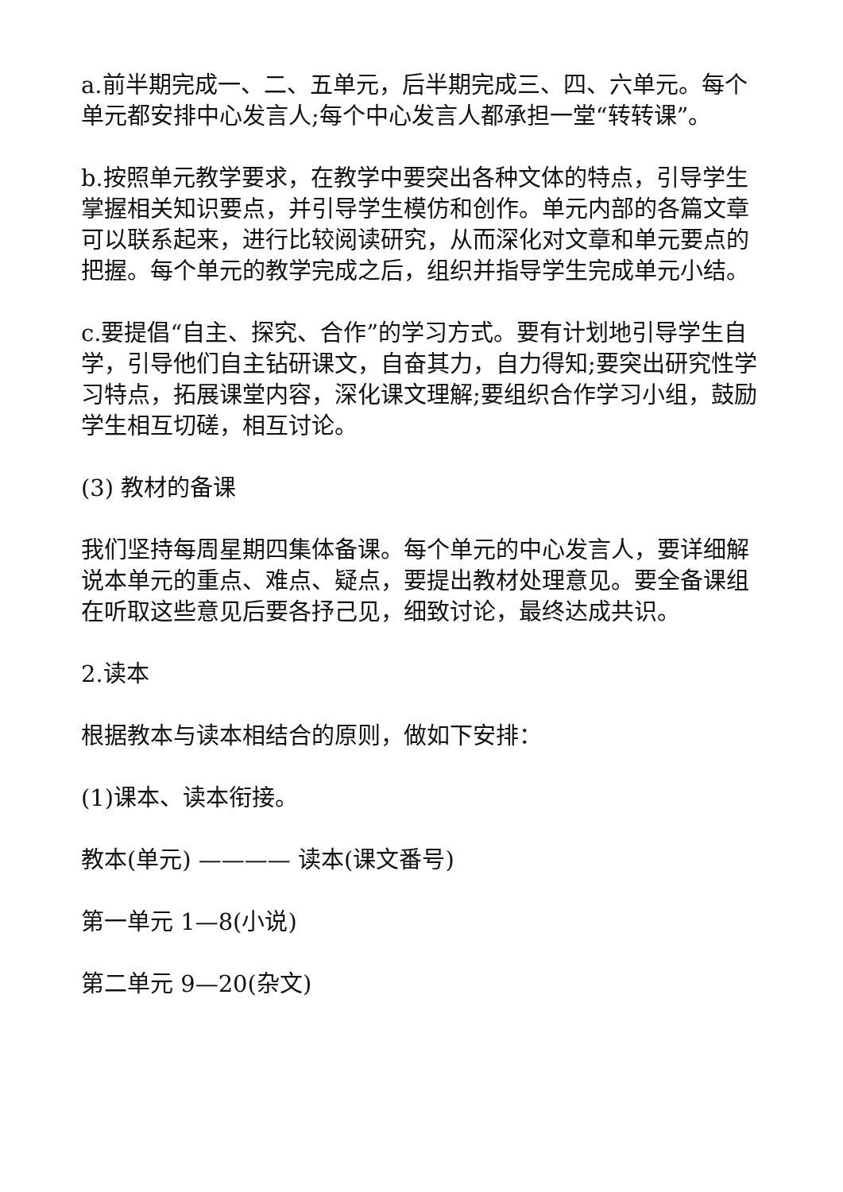a.前半期完成一、二、五单元，后半期完成三、四、六单元。每个单元都安排中心发言人;每个中心发言人都承担一堂“转转课”。
b.按照单元教学要求，在教学中要突出各种文体的特点，引导学生掌握相关知识要点，并引导学生模仿和创作。单元内部的各篇文章可以联系起来，进行比较阅读研究，从而深化对文章和单元要点的把握。每个单元的教学完成之后，组织并指导学生完成单元小结。
c.要提倡“自主、探究、合作”的学习方式。要有计划地引导学生自学，引导他们自主钻研课文，自奋其力，自力得知;要突出研究性学习特点，拓展课堂内容，深化课文理解;要组织合作学习小组，鼓励学生相互切磋，相互讨论。
(3) 教材的备课
我们坚持每周星期四集体备课。每个单元的中心发言人，要详细解说本单元的重点、难点、疑点，要提出教材处理意见。要全备课组在听取这些意见后要各抒己见，细致讨论，最终达成共识。
2.读本
根据教本与读本相结合的原则，做如下安排：
(1)课本、读本衔接。
教本(单元) ———— 读本(课文番号)
第一单元 1—8(小说)
第二单元 9—20(杂文)